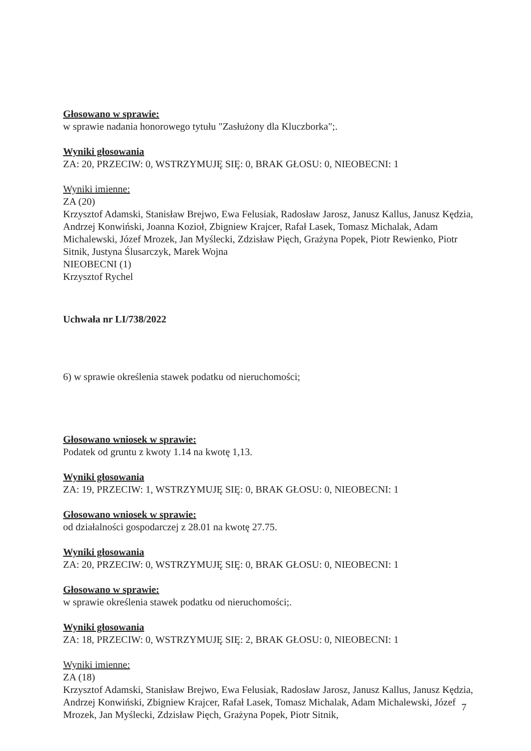Głosowano w sprawie:
w sprawie nadania honorowego tytułu "Zasłużony dla Kluczborka";.
Wyniki głosowania
ZA: 20, PRZECIW: 0, WSTRZYMUJĘ SIĘ: 0, BRAK GŁOSU: 0, NIEOBECNI: 1
Wyniki imienne:
ZA (20)
Krzysztof Adamski, Stanisław Brejwo, Ewa Felusiak, Radosław Jarosz, Janusz Kallus, Janusz Kędzia, Andrzej Konwiński, Joanna Kozioł, Zbigniew Krajcer, Rafał Lasek, Tomasz Michalak, Adam Michalewski, Józef Mrozek, Jan Myślecki, Zdzisław Pięch, Grażyna Popek, Piotr Rewienko, Piotr Sitnik, Justyna Ślusarczyk, Marek Wojna
NIEOBECNI (1)
Krzysztof Rychel
Uchwała nr LI/738/2022
6) w sprawie określenia stawek podatku od nieruchomości;
Głosowano wniosek w sprawie:
Podatek od gruntu z kwoty 1.14 na kwotę 1,13.
Wyniki głosowania
ZA: 19, PRZECIW: 1, WSTRZYMUJĘ SIĘ: 0, BRAK GŁOSU: 0, NIEOBECNI: 1
Głosowano wniosek w sprawie:
od działalności gospodarczej z 28.01 na kwotę 27.75.
Wyniki głosowania
ZA: 20, PRZECIW: 0, WSTRZYMUJĘ SIĘ: 0, BRAK GŁOSU: 0, NIEOBECNI: 1
Głosowano w sprawie:
w sprawie określenia stawek podatku od nieruchomości;.
Wyniki głosowania
ZA: 18, PRZECIW: 0, WSTRZYMUJĘ SIĘ: 2, BRAK GŁOSU: 0, NIEOBECNI: 1
Wyniki imienne:
ZA (18)
Krzysztof Adamski, Stanisław Brejwo, Ewa Felusiak, Radosław Jarosz, Janusz Kallus, Janusz Kędzia, Andrzej Konwiński, Zbigniew Krajcer, Rafał Lasek, Tomasz Michalak, Adam Michalewski, Józef Mrozek, Jan Myślecki, Zdzisław Pięch, Grażyna Popek, Piotr Sitnik,
7